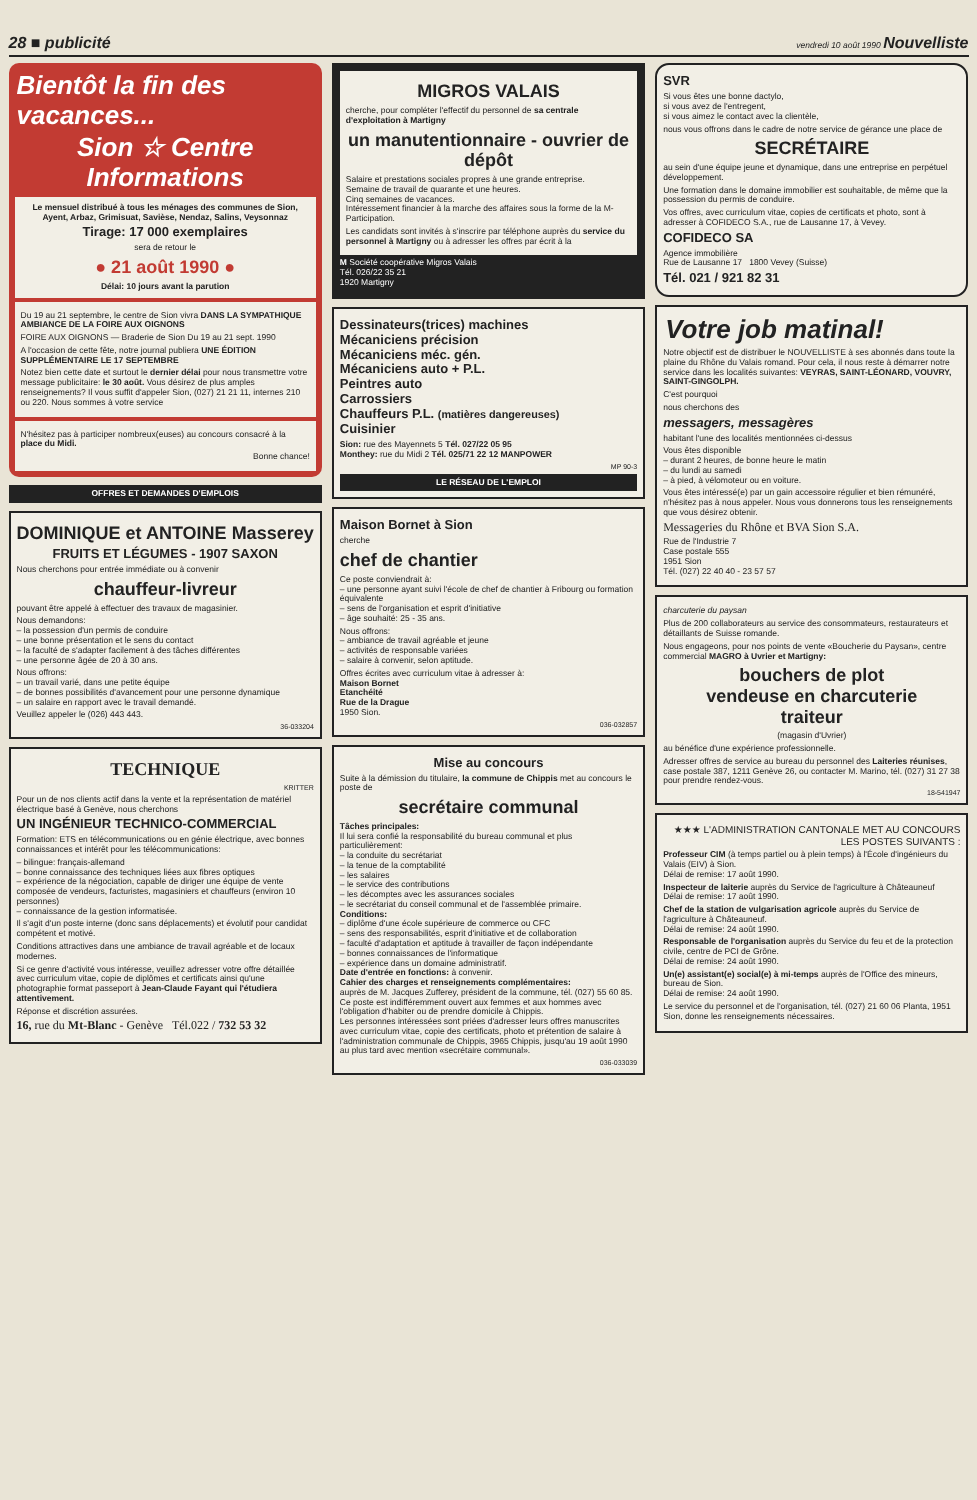28 ■ publicité vendredi 10 août 1990 Nouvelliste
Bientôt la fin des vacances...
Sion ☆ Centre Informations
Le mensuel distribué à tous les ménages des communes de Sion, Ayent, Arbaz, Grimisuat, Savièse, Nendaz, Salins, Veysonnaz
Tirage: 17 000 exemplaires
sera de retour le
● 21 août 1990 ●
Délai: 10 jours avant la parution
Du 19 au 21 septembre, le centre de Sion vivra DANS LA SYMPATHIQUE AMBIANCE DE LA FOIRE AUX OIGNONS
FOIRE AUX OIGNONS — Braderie de Sion Du 19 au 21 sept. 1990
A l'occasion de cette fête, notre journal publiera UNE ÉDITION SUPPLÉMENTAIRE LE 17 SEPTEMBRE
Notez bien cette date et surtout le dernier délai pour nous transmettre votre message publicitaire: le 30 août. Vous désirez de plus amples renseignements? Il vous suffit d'appeler Sion, (027) 21 21 11, internes 210 ou 220. Nous sommes à votre service
N'hésitez pas à participer nombreux(euses) au concours consacré à la place du Midi.
Bonne chance!
OFFRES ET DEMANDES D'EMPLOIS
DOMINIQUE et ANTOINE Masserey
FRUITS ET LÉGUMES - 1907 SAXON
Nous cherchons pour entrée immédiate ou à convenir
chauffeur-livreur
pouvant être appelé à effectuer des travaux de magasinier.
Nous demandons:
– la possession d'un permis de conduire
– une bonne présentation et le sens du contact
– la faculté de s'adapter facilement à des tâches différentes
– une personne âgée de 20 à 30 ans.
Nous offrons:
– un travail varié, dans une petite équipe
– de bonnes possibilités d'avancement pour une personne dynamique
– un salaire en rapport avec le travail demandé.
Veuillez appeler le (026) 443 443.
36-033204
TECHNIQUE
KRITTER
Pour un de nos clients actif dans la vente et la représentation de matériel électrique basé à Genève, nous cherchons
UN INGÉNIEUR TECHNICO-COMMERCIAL
Formation: ETS en télécommunications ou en génie électrique, avec bonnes connaissances et intérêt pour les télécommunications:
– bilingue: français-allemand
– bonne connaissance des techniques liées aux fibres optiques
– expérience de la négociation, capable de diriger une équipe de vente composée de vendeurs, facturistes, magasiniers et chauffeurs (environ 10 personnes)
– connaissance de la gestion informatisée.
Il s'agit d'un poste interne (donc sans déplacements) et évolutif pour candidat compétent et motivé.
Conditions attractives dans une ambiance de travail agréable et de locaux modernes.
Si ce genre d'activité vous intéresse, veuillez adresser votre offre détaillée avec curriculum vitae, copie de diplômes et certificats ainsi qu'une photographie format passeport à Jean-Claude Fayant qui l'étudiera attentivement.
Réponse et discrétion assurées.
16, rue du Mt-Blanc - Genève Tél.022 / 732 53 32
MIGROS VALAIS
cherche, pour compléter l'effectif du personnel de sa centrale d'exploitation à Martigny
un manutentionnaire - ouvrier de dépôt
Salaire et prestations sociales propres à une grande entreprise.
Semaine de travail de quarante et une heures.
Cinq semaines de vacances.
Intéressement financier à la marche des affaires sous la forme de la M-Participation.
Les candidats sont invités à s'inscrire par téléphone auprès du service du personnel à Martigny ou à adresser les offres par écrit à la
M Société coopérative Migros Valais
Tél. 026/22 35 21
1920 Martigny
Dessinateurs(trices) machines
Mécaniciens précision
Mécaniciens méc. gén.
Mécaniciens auto + P.L.
Peintres auto
Carrossiers
Chauffeurs P.L. (matières dangereuses)
Cuisinier
Sion: rue des Mayennets 5 Tél. 027/22 05 95
Monthey: rue du Midi 2 Tél. 025/71 22 12 MANPOWER
MP 90-3
LE RÉSEAU DE L'EMPLOI
Maison Bornet à Sion
cherche
chef de chantier
Ce poste conviendrait à:
– une personne ayant suivi l'école de chef de chantier à Fribourg ou formation équivalente
– sens de l'organisation et esprit d'initiative
– âge souhaité: 25 - 35 ans.
Nous offrons:
– ambiance de travail agréable et jeune
– activités de responsable variées
– salaire à convenir, selon aptitude.
Offres écrites avec curriculum vitae à adresser à:
Maison Bornet
Etanchéité
Rue de la Drague
1950 Sion.
036-032857
Mise au concours
Suite à la démission du titulaire, la commune de Chippis met au concours le poste de
secrétaire communal
Tâches principales:
Il lui sera confié la responsabilité du bureau communal et plus particulièrement:
– la conduite du secrétariat
– la tenue de la comptabilité
– les salaires
– le service des contributions
– les décomptes avec les assurances sociales
– le secrétariat du conseil communal et de l'assemblée primaire.
Conditions:
– diplôme d'une école supérieure de commerce ou CFC
– sens des responsabilités, esprit d'initiative et de collaboration
– faculté d'adaptation et aptitude à travailler de façon indépendante
– bonnes connaissances de l'informatique
– expérience dans un domaine administratif.
Date d'entrée en fonctions: à convenir.
Cahier des charges et renseignements complémentaires:
auprès de M. Jacques Zufferey, président de la commune, tél. (027) 55 60 85.
Ce poste est indifféremment ouvert aux femmes et aux hommes avec l'obligation d'habiter ou de prendre domicile à Chippis.
Les personnes intéressées sont priées d'adresser leurs offres manuscrites avec curriculum vitae, copie des certificats, photo et prétention de salaire à l'administration communale de Chippis, 3965 Chippis, jusqu'au 19 août 1990 au plus tard avec mention «secrétaire communal».
036-033039
SVR
Si vous êtes une bonne dactylo,
si vous avez de l'entregent,
si vous aimez le contact avec la clientèle,
nous vous offrons dans le cadre de notre service de gérance une place de
SECRÉTAIRE
au sein d'une équipe jeune et dynamique, dans une entreprise en perpétuel développement.
Une formation dans le domaine immobilier est souhaitable, de même que la possession du permis de conduire.
Vos offres, avec curriculum vitae, copies de certificats et photo, sont à adresser à COFIDECO S.A., rue de Lausanne 17, à Vevey.
COFIDECO SA
Agence immobilière
Rue de Lausanne 17 1800 Vevey (Suisse)
Tél. 021 / 921 82 31
Votre job matinal!
Notre objectif est de distribuer le NOUVELLISTE à ses abonnés dans toute la plaine du Rhône du Valais romand. Pour cela, il nous reste à démarrer notre service dans les localités suivantes: VEYRAS, SAINT-LÉONARD, VOUVRY, SAINT-GINGOLPH.
C'est pourquoi
nous cherchons des
messagers, messagères
habitant l'une des localités mentionnées ci-dessus
Vous êtes disponible
– durant 2 heures, de bonne heure le matin
– du lundi au samedi
– à pied, à vélomoteur ou en voiture.
Vous êtes intéressé(e) par un gain accessoire régulier et bien rémunéré, n'hésitez pas à nous appeler. Nous vous donnerons tous les renseignements que vous désirez obtenir.
Messageries du Rhône et BVA Sion S.A.
Rue de l'Industrie 7
Case postale 555
1951 Sion
Tél. (027) 22 40 40 - 23 57 57
charcuterie du paysan
Plus de 200 collaborateurs au service des consommateurs, restaurateurs et détaillants de Suisse romande.
Nous engageons, pour nos points de vente «Boucherie du Paysan», centre commercial MAGRO à Uvrier et Martigny:
bouchers de plot
vendeuse en charcuterie
traiteur
(magasin d'Uvrier)
au bénéfice d'une expérience professionnelle.
Adresser offres de service au bureau du personnel des Laiteries réunises, case postale 387, 1211 Genève 26, ou contacter M. Marino, tél. (027) 31 27 38 pour prendre rendez-vous.
18-541947
★★★ L'ADMINISTRATION CANTONALE MET AU CONCOURS LES POSTES SUIVANTS :
Professeur CIM (à temps partiel ou à plein temps) à l'École d'ingénieurs du Valais (EIV) à Sion.
Délai de remise: 17 août 1990.
Inspecteur de laiterie auprès du Service de l'agriculture à Châteauneuf
Délai de remise: 17 août 1990.
Chef de la station de vulgarisation agricole auprès du Service de l'agriculture à Châteauneuf.
Délai de remise: 24 août 1990.
Responsable de l'organisation auprès du Service du feu et de la protection civile, centre de PCI de Grône.
Délai de remise: 24 août 1990.
Un(e) assistant(e) social(e) à mi-temps auprès de l'Office des mineurs, bureau de Sion.
Délai de remise: 24 août 1990.
Le service du personnel et de l'organisation, tél. (027) 21 60 06 Planta, 1951 Sion, donne les renseignements nécessaires.